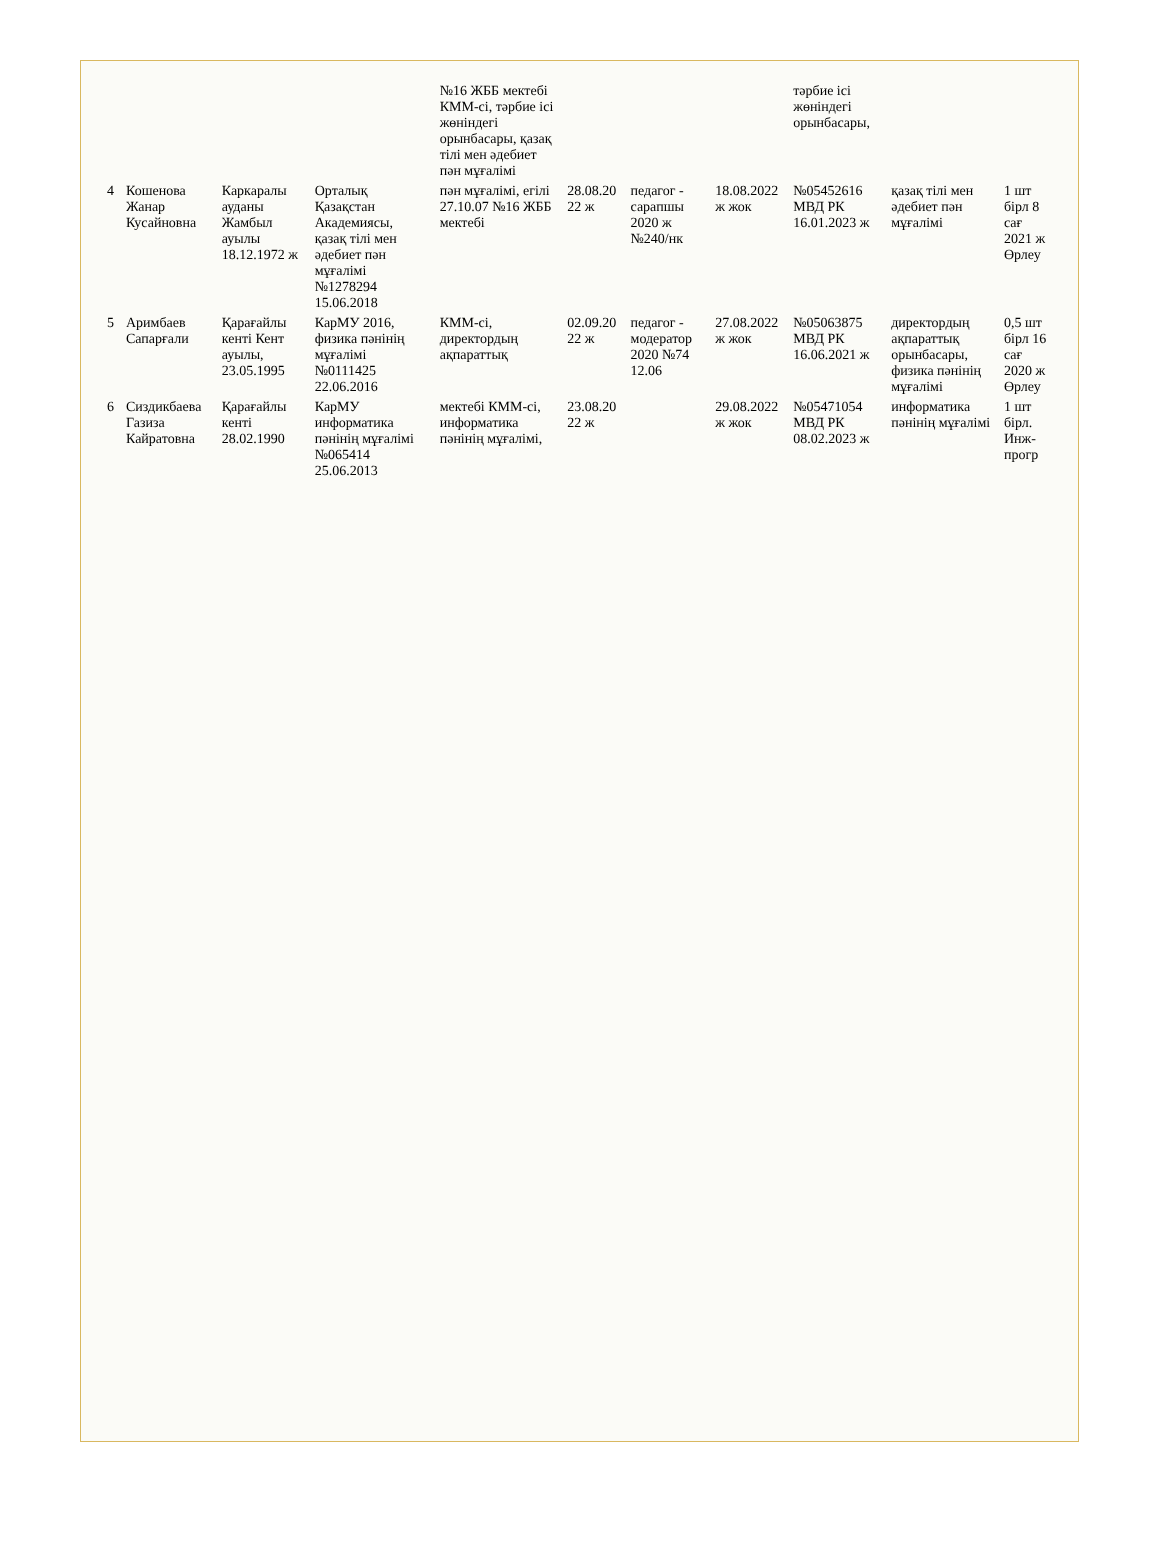| | | | | №16 ЖББ мектебі КММ-сі, тәрбие ісі жөніндегі орынбасары, қазақ тілі мен әдебиет пән мұғалімі | | | | тәрбие ісі жөніндегі орынбасары, | | |
| 4 | Кошенова Жанар Кусайновна | Каркаралы ауданы Жамбыл ауылы 18.12.1972 ж | Орталық Қазақстан Академиясы, қазақ тілі мен әдебиет пән мұғалімі №1278294 15.06.2018 | пән мұғалімі, егілі 27.10.07 №16 ЖББ мектебі | 28.08.20 22 ж | педагог - сарапшы 2020 ж №240/нк | 18.08.2022 ж жок | №05452616 МВД РК 16.01.2023 ж | қазақ тілі мен әдебиет пән мұғалімі | 1 шт бірл 8 сағ 2021 ж Өрлеу |
| 5 | Аримбаев Сапарғали | Қарағайлы кенті Кент ауылы, 23.05.1995 | КарМУ 2016, физика пәнінің мұғалімі №0111425 22.06.2016 | КММ-сі, директордың ақпараттық | 02.09.20 22 ж | педагог - модератор 2020 №74 12.06 | 27.08.2022 ж жок | №05063875 МВД РК 16.06.2021 ж | директордың ақпараттық орынбасары, физика пәнінің мұғалімі | 0,5 шт бірл 16 сағ 2020 ж Өрлеу |
| 6 | Сиздикбаева Газиза Кайратовна | Қарағайлы кенті 28.02.1990 | КарМУ информатика пәнінің мұғалімі №065414 25.06.2013 | мектебі КММ-сі, информатика пәнінің мұғалімі, | 23.08.20 22 ж | | 29.08.2022 ж жок | №05471054 МВД РК 08.02.2023 ж | информатика пәнінің мұғалімі | 1 шт бірл. Инж-прогр |